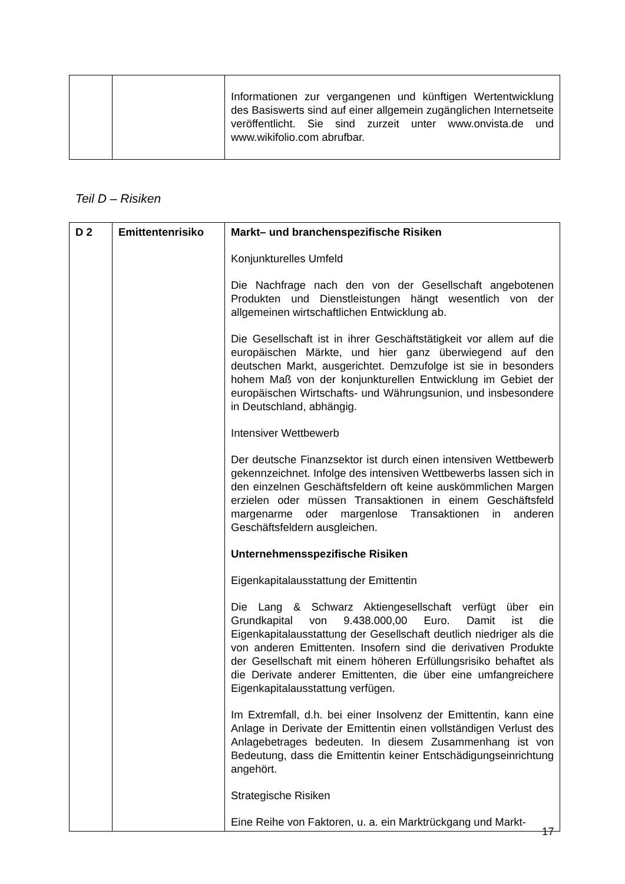| | | Informationen zur vergangenen und künftigen Wertentwicklung des Basiswerts sind auf einer allgemein zugänglichen Internetseite veröffentlicht. Sie sind zurzeit unter www.onvista.de und www.wikifolio.com abrufbar. |
Teil D – Risiken
| D 2 | Emittentenrisiko | Markt– und branchenspezifische Risiken Konjunkturelles Umfeld Die Nachfrage nach den von der Gesellschaft angebotenen Produkten und Dienstleistungen hängt wesentlich von der allgemeinen wirtschaftlichen Entwicklung ab. Die Gesellschaft ist in ihrer Geschäftstätigkeit vor allem auf die europäischen Märkte, und hier ganz überwiegend auf den deutschen Markt, ausgerichtet. Demzufolge ist sie in besonders hohem Maß von der konjunkturellen Entwicklung im Gebiet der europäischen Wirtschafts- und Währungsunion, und insbesondere in Deutschland, abhängig. Intensiver Wettbewerb Der deutsche Finanzsektor ist durch einen intensiven Wettbewerb gekennzeichnet. Infolge des intensiven Wettbewerbs lassen sich in den einzelnen Geschäftsfeldern oft keine auskömmlichen Margen erzielen oder müssen Transaktionen in einem Geschäftsfeld margenarme oder margenlose Transaktionen in anderen Geschäftsfeldern ausgleichen. Unternehmensspezifische Risiken Eigenkapitalausstattung der Emittentin Die Lang & Schwarz Aktiengesellschaft verfügt über ein Grundkapital von 9.438.000,00 Euro. Damit ist die Eigenkapitalausstattung der Gesellschaft deutlich niedriger als die von anderen Emittenten. Insofern sind die derivativen Produkte der Gesellschaft mit einem höheren Erfüllungsrisiko behaftet als die Derivate anderer Emittenten, die über eine umfangreichere Eigenkapitalausstattung verfügen. Im Extremfall, d.h. bei einer Insolvenz der Emittentin, kann eine Anlage in Derivate der Emittentin einen vollständigen Verlust des Anlagebetrages bedeuten. In diesem Zusammenhang ist von Bedeutung, dass die Emittentin keiner Entschädigungseinrichtung angehört. Strategische Risiken Eine Reihe von Faktoren, u. a. ein Marktrückgang und Markt- |
17